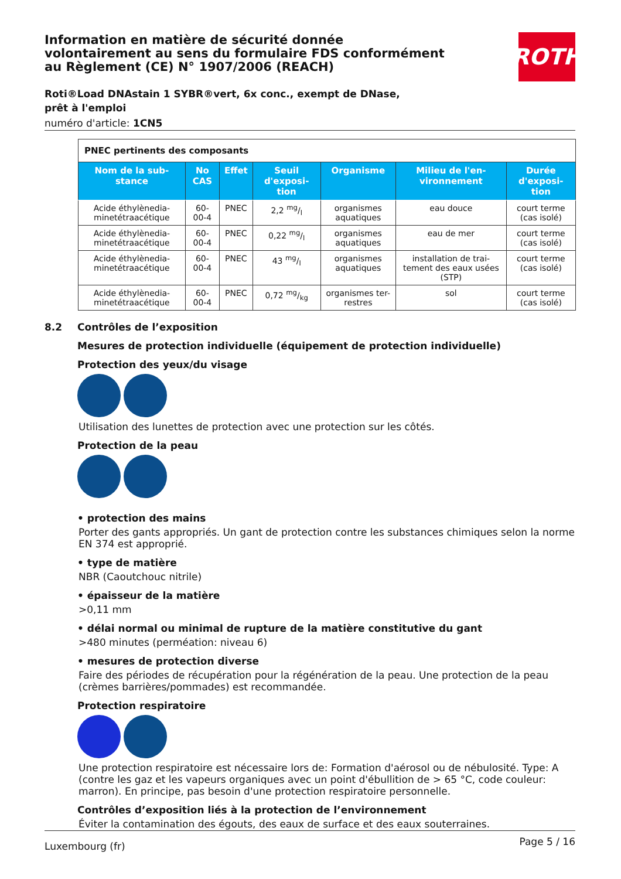Information en matière de sécurité donnée
volontairement au sens du formulaire FDS conformément
au Règlement (CE) N° 1907/2006 (REACH)
Roti®Load DNAstain 1 SYBR®vert, 6x conc., exempt de DNase, prêt à l'emploi
numéro d'article: 1CN5
| PNEC pertinents des composants | | | | | | |
| Nom de la sub-stance | No CAS | Effet | Seuil d'exposi-tion | Organisme | Milieu de l'en-vironnement | Durée d'exposi-tion |
| Acide éthylènedia-minetétraacétique | 60-00-4 | PNEC | 2,2 mg/l | organismes aquatiques | eau douce | court terme (cas isolé) |
| Acide éthylènedia-minetétraacétique | 60-00-4 | PNEC | 0,22 mg/l | organismes aquatiques | eau de mer | court terme (cas isolé) |
| Acide éthylènedia-minetétraacétique | 60-00-4 | PNEC | 43 mg/l | organismes aquatiques | installation de trai-tement des eaux usées (STP) | court terme (cas isolé) |
| Acide éthylènedia-minetétraacétique | 60-00-4 | PNEC | 0,72 mg/kg | organismes ter-restres | sol | court terme (cas isolé) |
8.2 Contrôles de l’exposition
Mesures de protection individuelle (équipement de protection individuelle)
Protection des yeux/du visage
Utilisation des lunettes de protection avec une protection sur les côtés.
Protection de la peau
• protection des mains
Porter des gants appropriés. Un gant de protection contre les substances chimiques selon la norme EN 374 est approprié.
• type de matière
NBR (Caoutchouc nitrile)
• épaisseur de la matière
>0,11 mm
• délai normal ou minimal de rupture de la matière constitutive du gant
>480 minutes (perméation: niveau 6)
• mesures de protection diverse
Faire des périodes de récupération pour la régénération de la peau. Une protection de la peau (crèmes barrières/pommades) est recommandée.
Protection respiratoire
Une protection respiratoire est nécessaire lors de: Formation d'aérosol ou de nébulosité. Type: A (contre les gaz et les vapeurs organiques avec un point d'ébullition de > 65 °C, code couleur: marron). En principe, pas besoin d'une protection respiratoire personnelle.
Contrôles d’exposition liés à la protection de l’environnement
Éviter la contamination des égouts, des eaux de surface et des eaux souterraines.
ROTH
Luxembourg (fr) Page 5 / 16